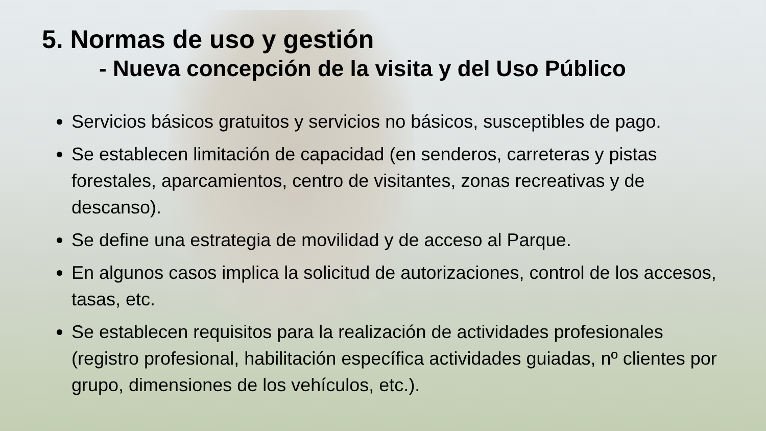5. Normas de uso y gestión
- Nueva concepción de la visita y del Uso Público
Servicios básicos gratuitos y servicios no básicos, susceptibles de pago.
Se establecen limitación de capacidad (en senderos, carreteras y pistas forestales, aparcamientos, centro de visitantes, zonas recreativas y de descanso).
Se define una estrategia de movilidad y de acceso al Parque.
En algunos casos implica la solicitud de autorizaciones, control de los accesos, tasas, etc.
Se establecen requisitos para la realización de actividades profesionales (registro profesional, habilitación específica actividades guiadas, nº clientes por grupo, dimensiones de los vehículos, etc.).